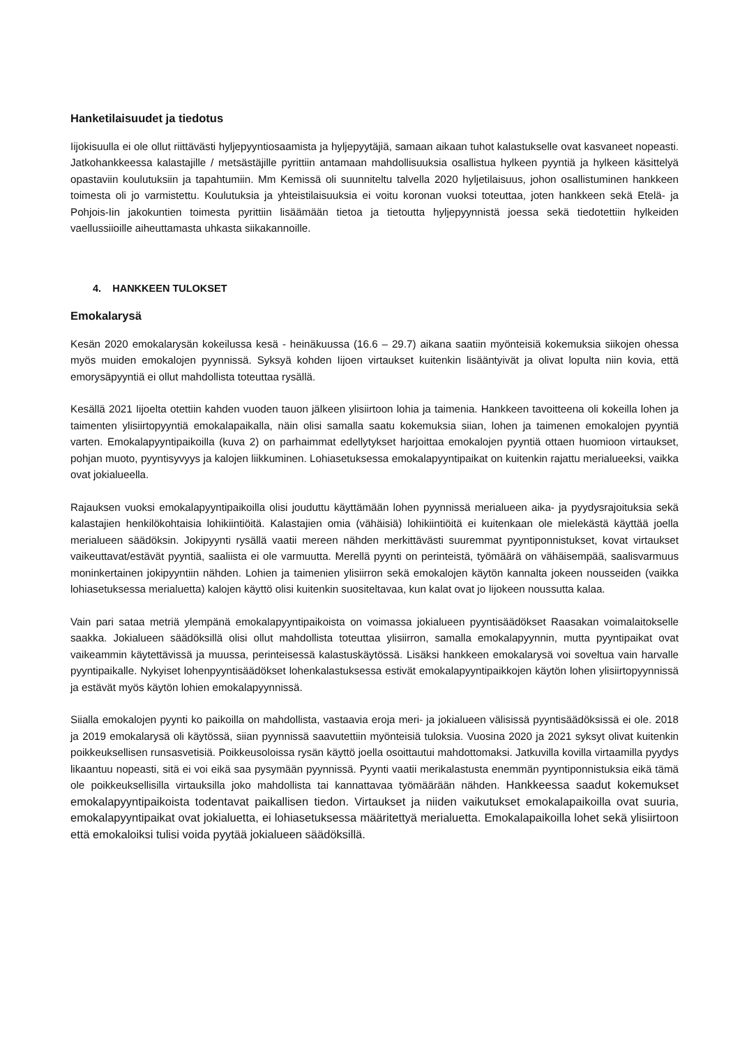Hanketilaisuudet ja tiedotus
Iijokisuulla ei ole ollut riittävästi hyljepyyntiosaamista ja hyljepyytäjiä, samaan aikaan tuhot kalastukselle ovat kasvaneet nopeasti. Jatkohankkeessa kalastajille / metsästäjille pyrittiin antamaan mahdollisuuksia osallistua hylkeen pyyntiä ja hylkeen käsittelyä opastaviin koulutuksiin ja tapahtumiin. Mm Kemissä oli suunniteltu talvella 2020 hyljetilaisuus, johon osallistuminen hankkeen toimesta oli jo varmistettu. Koulutuksia ja yhteistilaisuuksia ei voitu koronan vuoksi toteuttaa, joten hankkeen sekä Etelä- ja Pohjois-Iin jakokuntien toimesta pyrittiin lisäämään tietoa ja tietoutta hyljepyynnistä joessa sekä tiedotettiin hylkeiden vaellussiioille aiheuttamasta uhkasta siikakannoille.
4. HANKKEEN TULOKSET
Emokalarysä
Kesän 2020 emokalarysän kokeilussa kesä - heinäkuussa (16.6 – 29.7) aikana saatiin myönteisiä kokemuksia siikojen ohessa myös muiden emokalojen pyynnissä. Syksyä kohden Iijoen virtaukset kuitenkin lisääntyivät ja olivat lopulta niin kovia, että emorysäpyyntiä ei ollut mahdollista toteuttaa rysällä.
Kesällä 2021 Iijoelta otettiin kahden vuoden tauon jälkeen ylisiirtoon lohia ja taimenia. Hankkeen tavoitteena oli kokeilla lohen ja taimenten ylisiirtopyyntiä emokalapaikalla, näin olisi samalla saatu kokemuksia siian, lohen ja taimenen emokalojen pyyntiä varten. Emokalapyyntipaikoilla (kuva 2) on parhaimmat edellytykset harjoittaa emokalojen pyyntiä ottaen huomioon virtaukset, pohjan muoto, pyyntisyvyys ja kalojen liikkuminen. Lohiasetuksessa emokalapyyntipaikat on kuitenkin rajattu merialueeksi, vaikka ovat jokialueella.
Rajauksen vuoksi emokalapyyntipaikoilla olisi jouduttu käyttämään lohen pyynnissä merialueen aika- ja pyydysrajoituksia sekä kalastajien henkilökohtaisia lohikiintiöitä. Kalastajien omia (vähäisiä) lohikiintiöitä ei kuitenkaan ole mielekästä käyttää joella merialueen säädöksin. Jokipyynti rysällä vaatii mereen nähden merkittävästi suuremmat pyyntiponnistukset, kovat virtaukset vaikeuttavat/estävät pyyntiä, saaliista ei ole varmuutta. Merellä pyynti on perinteistä, työmäärä on vähäisempää, saalisvarmuus moninkertainen jokipyyntiin nähden. Lohien ja taimenien ylisiirron sekä emokalojen käytön kannalta jokeen nousseiden (vaikka lohiasetuksessa merialuetta) kalojen käyttö olisi kuitenkin suositeltavaa, kun kalat ovat jo Iijokeen noussutta kalaa.
Vain pari sataa metriä ylempänä emokalapyyntipaikoista on voimassa jokialueen pyyntisäädökset Raasakan voimalaitokselle saakka. Jokialueen säädöksillä olisi ollut mahdollista toteuttaa ylisiirron, samalla emokalapyynnin, mutta pyyntipaikat ovat vaikeammin käytettävissä ja muussa, perinteisessä kalastuskäytössä. Lisäksi hankkeen emokalarysä voi soveltua vain harvalle pyyntipaikalle. Nykyiset lohenpyyntisäädökset lohenkalastuksessa estivät emokalapyyntipaikkojen käytön lohen ylisiirtopyynnissä ja estävät myös käytön lohien emokalapyynnissä.
Siialla emokalojen pyynti ko paikoilla on mahdollista, vastaavia eroja meri- ja jokialueen välisissä pyyntisäädöksissä ei ole. 2018 ja 2019 emokalarysä oli käytössä, siian pyynnissä saavutettiin myönteisiä tuloksia. Vuosina 2020 ja 2021 syksyt olivat kuitenkin poikkeuksellisen runsasvetisiä. Poikkeusoloissa rysän käyttö joella osoittautui mahdottomaksi. Jatkuvilla kovilla virtaamilla pyydys likaantuu nopeasti, sitä ei voi eikä saa pysymään pyynnissä. Pyynti vaatii merikalastusta enemmän pyyntiponnistuksia eikä tämä ole poikkeuksellisilla virtauksilla joko mahdollista tai kannattavaa työmäärään nähden. Hankkeessa saadut kokemukset emokalapyyntipaikoista todentavat paikallisen tiedon. Virtaukset ja niiden vaikutukset emokalapaikoilla ovat suuria, emokalapyyntipaikat ovat jokialuetta, ei lohiasetuksessa määritettyä merialuetta. Emokalapaikoilla lohet sekä ylisiirtoon että emokaloiksi tulisi voida pyytää jokialueen säädöksillä.